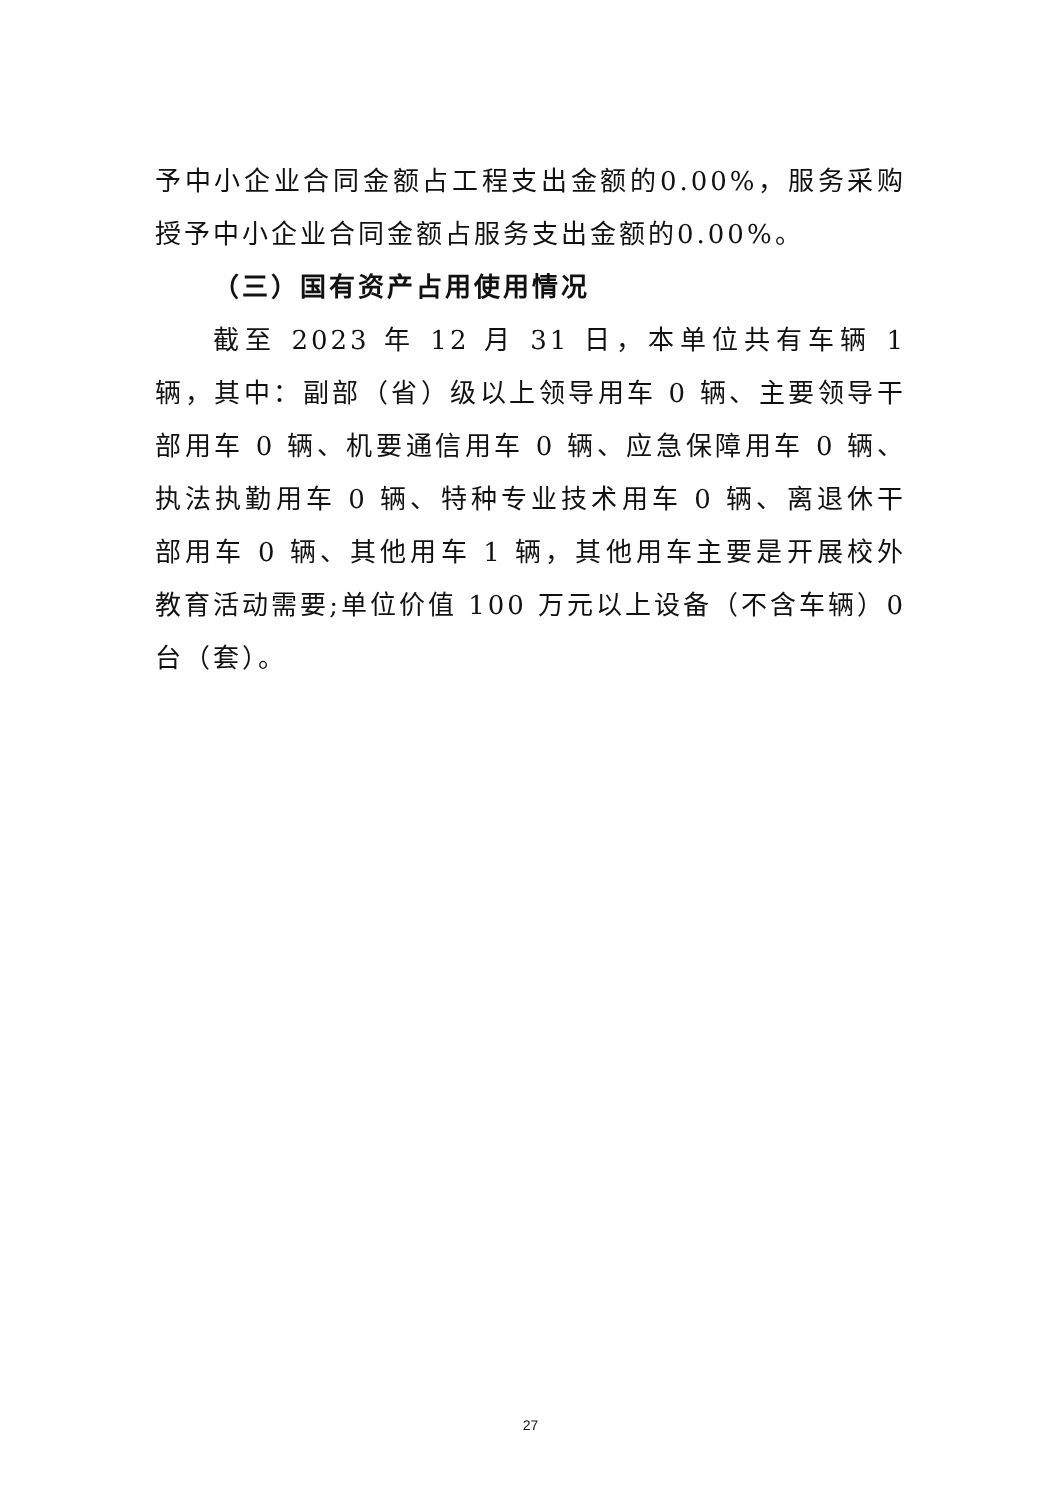予中小企业合同金额占工程支出金额的0.00%，服务采购授予中小企业合同金额占服务支出金额的0.00%。
（三）国有资产占用使用情况
截至 2023 年 12 月 31 日，本单位共有车辆 1 辆，其中：副部（省）级以上领导用车 0 辆、主要领导干部用车 0 辆、机要通信用车 0 辆、应急保障用车 0 辆、执法执勤用车 0 辆、特种专业技术用车 0 辆、离退休干部用车 0 辆、其他用车 1 辆，其他用车主要是开展校外教育活动需要;单位价值 100 万元以上设备（不含车辆）0 台（套）。
27